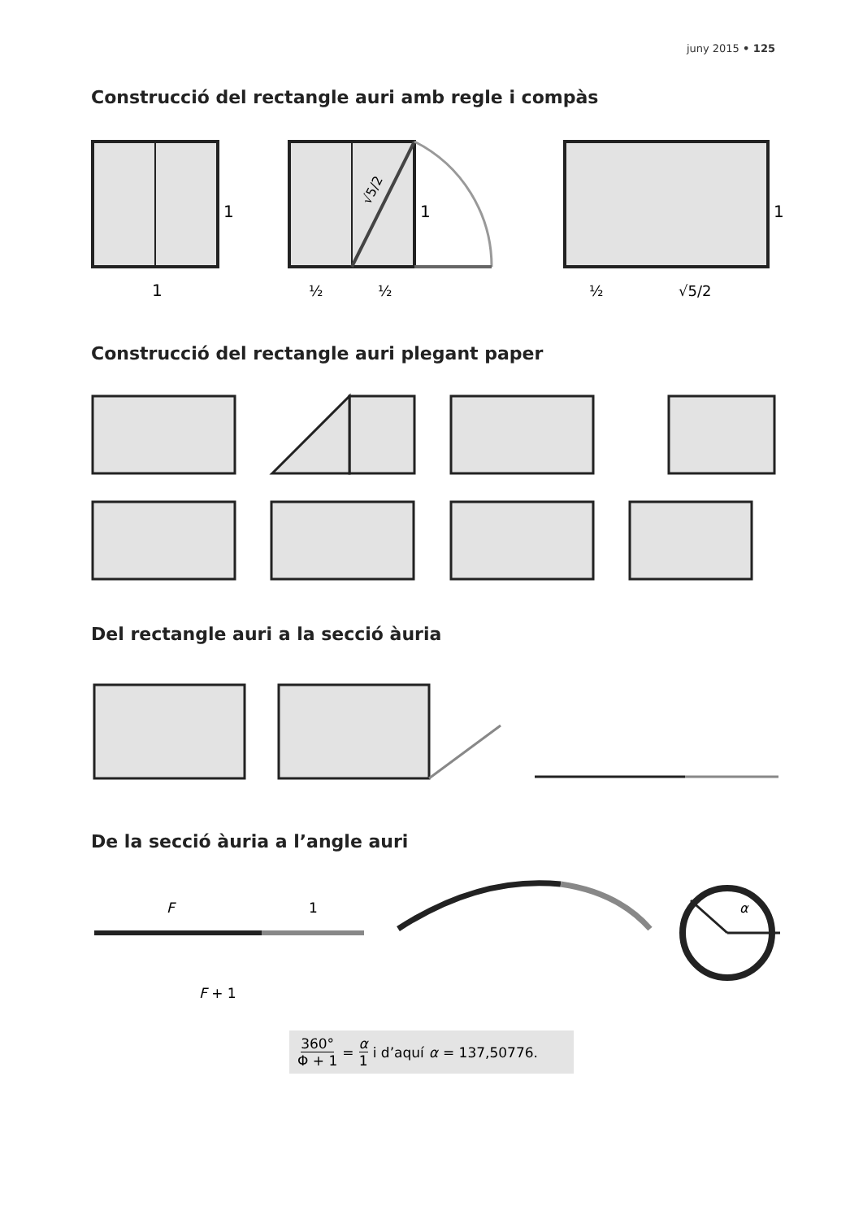juny 2015 • 125
Construcció del rectangle auri amb regle i compàs
1
1
1
½
½
1
½
√5/2
√5/2
Construcció del rectangle auri plegant paper
Del rectangle auri a la secció àuria
De la secció àuria a l’angle auri
F
1
α
F + 1
360° Φ + 1 = α 1 i d’aquí α = 137,50776.